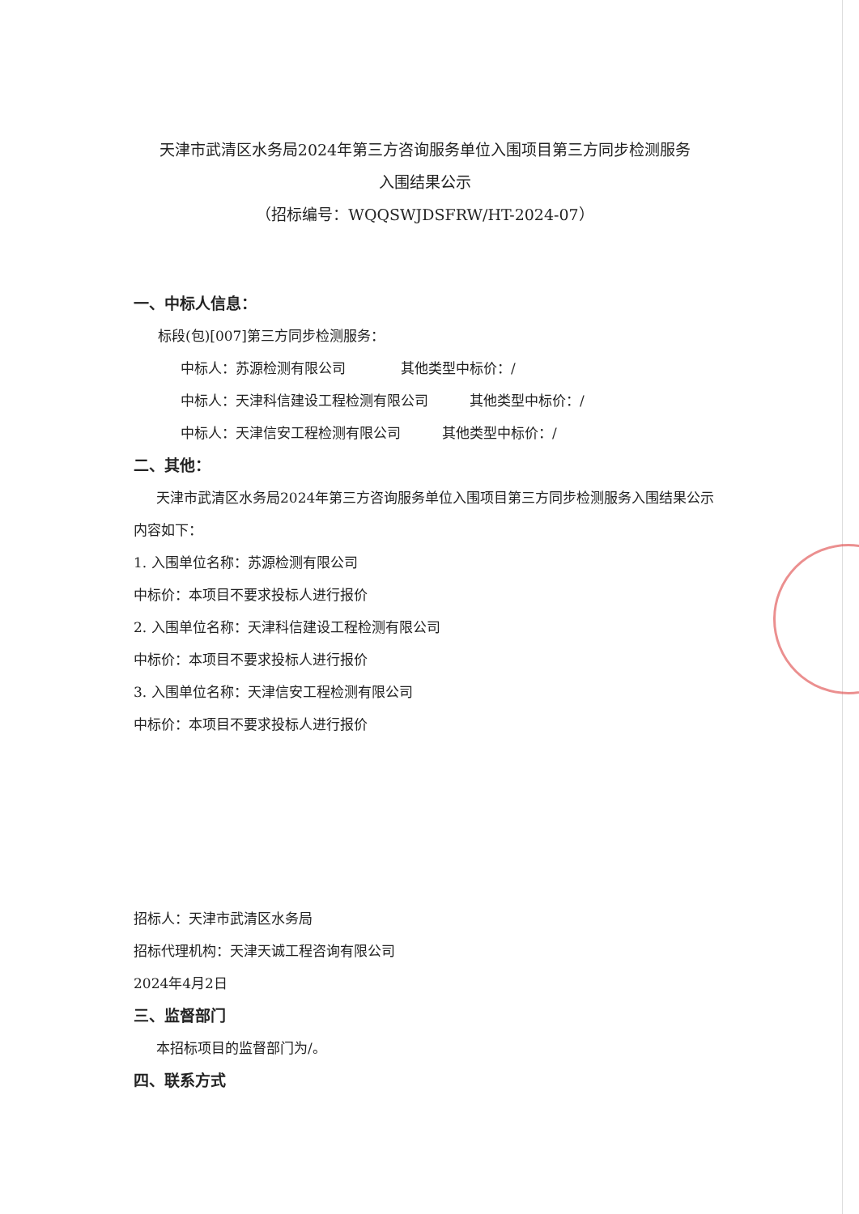天津市武清区水务局2024年第三方咨询服务单位入围项目第三方同步检测服务
入围结果公示
（招标编号：WQQSWJDSFRW/HT-2024-07）
一、中标人信息：
标段(包)[007]第三方同步检测服务：
中标人：苏源检测有限公司　　　　其他类型中标价：/
中标人：天津科信建设工程检测有限公司　　　其他类型中标价：/
中标人：天津信安工程检测有限公司　　　其他类型中标价：/
二、其他：
天津市武清区水务局2024年第三方咨询服务单位入围项目第三方同步检测服务入围结果公示内容如下：
1. 入围单位名称：苏源检测有限公司
中标价：本项目不要求投标人进行报价
2. 入围单位名称：天津科信建设工程检测有限公司
中标价：本项目不要求投标人进行报价
3. 入围单位名称：天津信安工程检测有限公司
中标价：本项目不要求投标人进行报价
招标人：天津市武清区水务局
招标代理机构：天津天诚工程咨询有限公司
2024年4月2日
三、监督部门
本招标项目的监督部门为/。
四、联系方式